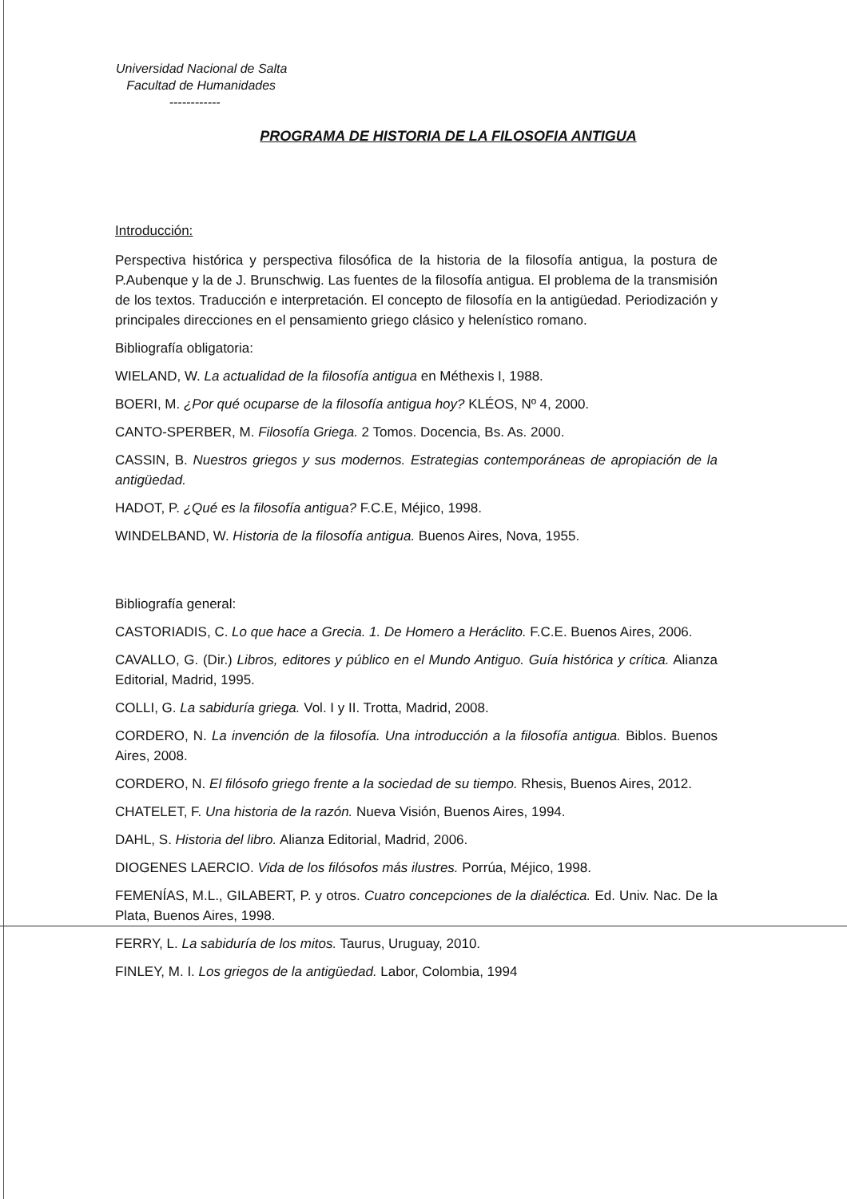Universidad Nacional de Salta
Facultad de Humanidades
------------
PROGRAMA DE HISTORIA DE LA FILOSOFIA ANTIGUA
Introducción:
Perspectiva histórica y perspectiva filosófica de la historia de la filosofía antigua, la postura de P.Aubenque y la de J. Brunschwig. Las fuentes de la filosofía antigua. El problema de la transmisión de los textos. Traducción e interpretación. El concepto de filosofía en la antigüedad. Periodización y principales direcciones en el pensamiento griego clásico y helenístico romano.
Bibliografía obligatoria:
WIELAND, W. La actualidad de la filosofía antigua en Méthexis I, 1988.
BOERI, M. ¿Por qué ocuparse de la filosofía antigua hoy? KLÉOS, Nº 4, 2000.
CANTO-SPERBER, M. Filosofía Griega. 2 Tomos. Docencia, Bs. As. 2000.
CASSIN, B. Nuestros griegos y sus modernos. Estrategias contemporáneas de apropiación de la antigüedad.
HADOT, P. ¿Qué es la filosofía antigua? F.C.E, Méjico, 1998.
WINDELBAND, W. Historia de la filosofía antigua. Buenos Aires, Nova, 1955.
Bibliografía general:
CASTORIADIS, C. Lo que hace a Grecia. 1. De Homero a Heráclito. F.C.E. Buenos Aires, 2006.
CAVALLO, G. (Dir.) Libros, editores y público en el Mundo Antiguo. Guía histórica y crítica. Alianza Editorial, Madrid, 1995.
COLLI, G. La sabiduría griega. Vol. I y II. Trotta, Madrid, 2008.
CORDERO, N. La invención de la filosofía. Una introducción a la filosofía antigua. Biblos. Buenos Aires, 2008.
CORDERO, N. El filósofo griego frente a la sociedad de su tiempo. Rhesis, Buenos Aires, 2012.
CHATELET, F. Una historia de la razón. Nueva Visión, Buenos Aires, 1994.
DAHL, S. Historia del libro. Alianza Editorial, Madrid, 2006.
DIOGENES LAERCIO. Vida de los filósofos más ilustres. Porrúa, Méjico, 1998.
FEMENÍAS, M.L., GILABERT, P. y otros. Cuatro concepciones de la dialéctica. Ed. Univ. Nac. De la Plata, Buenos Aires, 1998.
FERRY, L. La sabiduría de los mitos. Taurus, Uruguay, 2010.
FINLEY, M. I. Los griegos de la antigüedad. Labor, Colombia, 1994